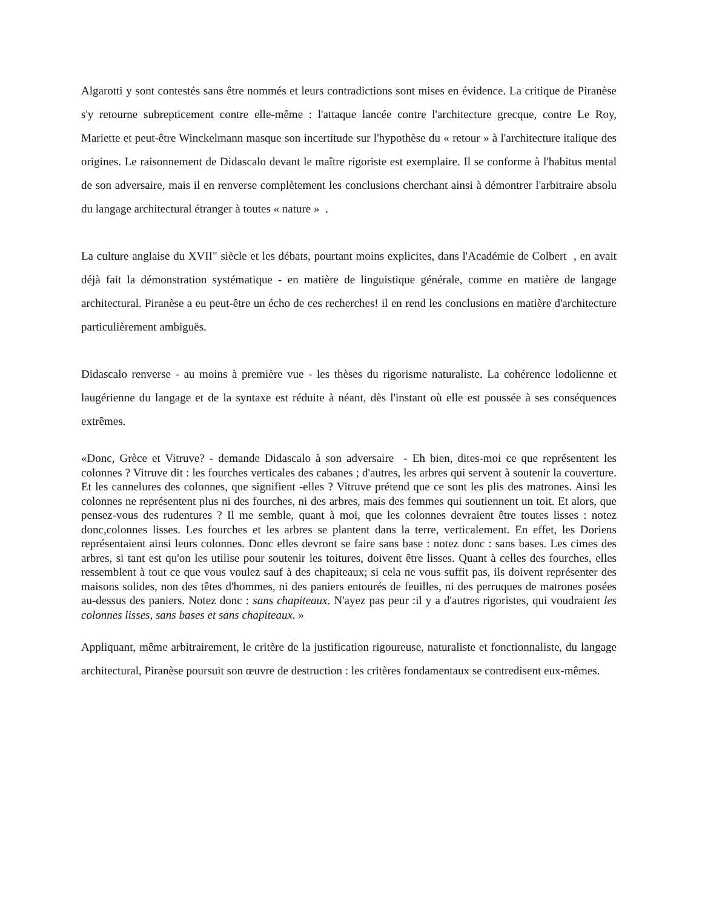Algarotti y sont contestés sans être nommés et leurs contradictions sont mises en évidence. La critique de Piranèse s'y retourne subrepticement contre elle-même : l'attaque lancée contre l'architecture grecque, contre Le Roy, Mariette et peut-être Winckelmann masque son incertitude sur l'hypothèse du « retour » à l'architecture italique des origines. Le raisonnement de Didascalo devant le maître rigoriste est exemplaire. Il se conforme à l'habitus mental de son adversaire, mais il en renverse complètement les conclusions cherchant ainsi à démontrer l'arbitraire absolu du langage architectural étranger à toutes « nature » .
La culture anglaise du XVII" siècle et les débats, pourtant moins explicites, dans l'Académie de Colbert , en avait déjà fait la démonstration systématique - en matière de linguistique générale, comme en matière de langage architectural. Piranèse a eu peut-être un écho de ces recherches! il en rend les conclusions en matière d'architecture particulièrement ambiguës.
Didascalo renverse - au moins à première vue - les thèses du rigorisme naturaliste. La cohérence lodolienne et laugérienne du langage et de la syntaxe est réduite à néant, dès l'instant où elle est poussée à ses conséquences extrêmes.
«Donc, Grèce et Vitruve? - demande Didascalo à son adversaire - Eh bien, dites-moi ce que représentent les colonnes ? Vitruve dit : les fourches verticales des cabanes ; d'autres, les arbres qui servent à soutenir la couverture. Et les cannelures des colonnes, que signifient -elles ? Vitruve prétend que ce sont les plis des matrones. Ainsi les colonnes ne représentent plus ni des fourches, ni des arbres, mais des femmes qui soutiennent un toit. Et alors, que pensez-vous des rudentures ? Il me semble, quant à moi, que les colonnes devraient être toutes lisses : notez donc,colonnes lisses. Les fourches et les arbres se plantent dans la terre, verticalement. En effet, les Doriens représentaient ainsi leurs colonnes. Donc elles devront se faire sans base : notez donc : sans bases. Les cimes des arbres, si tant est qu'on les utilise pour soutenir les toitures, doivent être lisses. Quant à celles des fourches, elles ressemblent à tout ce que vous voulez sauf à des chapiteaux; si cela ne vous suffit pas, ils doivent représenter des maisons solides, non des têtes d'hommes, ni des paniers entourés de feuilles, ni des perruques de matrones posées au-dessus des paniers. Notez donc : sans chapiteaux. N'ayez pas peur :il y a d'autres rigoristes, qui voudraient les colonnes lisses, sans bases et sans chapiteaux. »
Appliquant, même arbitrairement, le critère de la justification rigoureuse, naturaliste et fonctionnaliste, du langage architectural, Piranèse poursuit son œuvre de destruction : les critères fondamentaux se contredisent eux-mêmes.